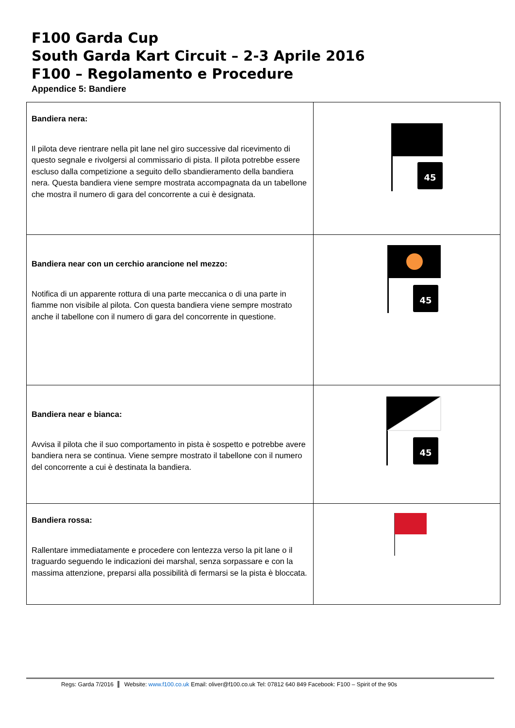F100 Garda Cup
South Garda Kart Circuit – 2-3 Aprile 2016
F100 – Regolamento e Procedure
Appendice 5: Bandiere
| Bandiera nera: Il pilota deve rientrare nella pit lane nel giro successive dal ricevimento di questo segnale e rivolgersi al commissario di pista. Il pilota potrebbe essere escluso dalla competizione a seguito dello sbandieramento della bandiera nera. Questa bandiera viene sempre mostrata accompagnata da un tabellone che mostra il numero di gara del concorrente a cui è designata. | 45 |
| Bandiera near con un cerchio arancione nel mezzo: Notifica di un apparente rottura di una parte meccanica o di una parte in fiamme non visibile al pilota. Con questa bandiera viene sempre mostrato anche il tabellone con il numero di gara del concorrente in questione. | 45 |
| Bandiera near e bianca: Avvisa il pilota che il suo comportamento in pista è sospetto e potrebbe avere bandiera nera se continua. Viene sempre mostrato il tabellone con il numero del concorrente a cui è destinata la bandiera. | 45 |
| Bandiera rossa: Rallentare immediatamente e procedere con lentezza verso la pit lane o il traguardo seguendo le indicazioni dei marshal, senza sorpassare e con la massima attenzione, preparsi alla possibilità di fermarsi se la pista è bloccata. | |
Regs: Garda 7/2016 Website: www.f100.co.uk Email: oliver@f100.co.uk Tel: 07812 640 849 Facebook: F100 – Spirit of the 90s